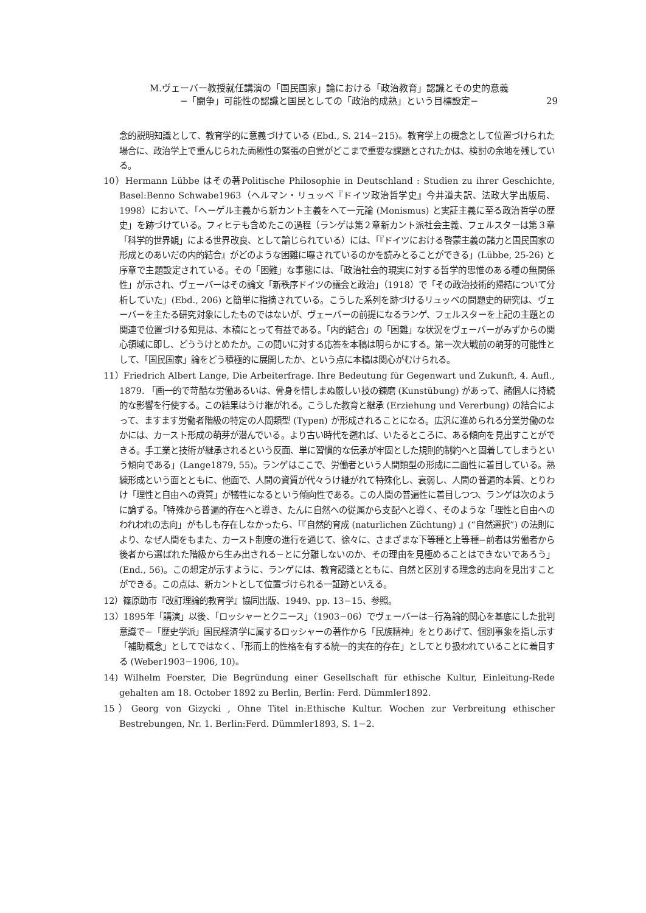M.ヴェーバー教授就任講演の「国民国家」論における「政治教育」認識とその史的意義
−「闘争」可能性の認識と国民としての「政治的成熟」という目標設定−
29
念的説明知識として、教育学的に意義づけている (Ebd., S. 214−215)。教育学上の概念として位置づけられた場合に、政治学上で重んじられた両極性の緊張の自覚がどこまで重要な課題とされたかは、検討の余地を残している。
10）Hermann Lübbe はその著Politische Philosophie in Deutschland : Studien zu ihrer Geschichte, Basel:Benno Schwabe1963（ヘルマン・リュッベ『ドイツ政治哲学史』今井道夫訳、法政大学出版局、1998）において、「ヘーゲル主義から新カント主義をへて一元論 (Monismus) と実証主義に至る政治哲学の歴史」を跡づけている。フィヒテも含めたこの過程（ランゲは第２章新カント派社会主義、フェルスターは第３章「科学的世界観」による世界改良、として論じられている）には、「『ドイツにおける啓蒙主義の諸力と国民国家の形成とのあいだの内的結合』がどのような困難に曝されているのかを読みとることができる」(Lübbe, 25-26) と序章で主題設定されている。その「困難」な事態には、「政治社会的現実に対する哲学的思惟のある種の無関係性」が示され、ヴェーバーはその論文「新秩序ドイツの議会と政治」（1918）で「その政治技術的帰結について分析していた」(Ebd., 206) と簡単に指摘されている。こうした系列を跡づけるリュッベの問題史的研究は、ヴェーバーを主たる研究対象にしたものではないが、ヴェーバーの前提になるランゲ、フェルスターを上記の主題との関連で位置づける知見は、本稿にとって有益である。「内的結合」の「困難」な状況をヴェーバーがみずからの関心領域に即し、どううけとめたか。この問いに対する応答を本稿は明らかにする。第一次大戦前の萌芽的可能性として、「国民国家」論をどう積極的に展開したか、という点に本稿は関心がむけられる。
11）Friedrich Albert Lange, Die Arbeiterfrage. Ihre Bedeutung für Gegenwart und Zukunft, 4. Aufl., 1879. 「画一的で苛酷な労働あるいは、骨身を惜しまぬ厳しい技の錬磨 (Kunstübung) があって、諸個人に持続的な影響を行使する。この結果はうけ継がれる。こうした教育と継承 (Erziehung und Vererbung) の結合によって、ますます労働者階級の特定の人間類型 (Typen) が形成されることになる。広汎に進められる分業労働のなかには、カースト形成の萌芽が潜んでいる。より古い時代を遡れば、いたるところに、ある傾向を見出すことができる。手工業と技術が継承されるという反面、単に習慣的な伝承が牢固とした規則的制約へと固着してしまうという傾向である」(Lange1879, 55)。ランゲはここで、労働者という人間類型の形成に二面性に着目している。熟練形成という面とともに、他面で、人間の資質が代々うけ継がれて特殊化し、衰弱し、人間の普遍的本質、とりわけ「理性と自由への資質」が犠牲になるという傾向性である。この人間の普遍性に着目しつつ、ランゲは次のように論ずる。「特殊から普遍的存在へと導き、たんに自然への従属から支配へと導く、そのような「理性と自由へのわれわれの志向」がもしも存在しなかったら、「『自然的育成 (naturlichen Züchtung) 』(“自然選択”) の法則により、なぜ人間をもまた、カースト制度の進行を通じて、徐々に、さまざまな下等種と上等種−前者は労働者から後者から選ばれた階級から生み出される−とに分離しないのか、その理由を見極めることはできないであろう」(End., 56)。この想定が示すように、ランゲには、教育認識とともに、自然と区別する理念的志向を見出すことができる。この点は、新カントとして位置づけられる一証跡といえる。
12）篠原助市『改訂理論的教育学』協同出版、1949、pp. 13−15、参照。
13）1895年「講演」以後、「ロッシャーとクニース」（1903−06）でヴェーバーは−行為論的関心を基底にした批判意識で−「歴史学派」国民経済学に属するロッシャーの著作から「民族精神」をとりあげて、個別事象を指し示す「補助概念」としてではなく、「形而上的性格を有する統一的実在的存在」としてとり扱われていることに着目する (Weber1903−1906, 10)。
14) Wilhelm Foerster, Die Begründung einer Gesellschaft für ethische Kultur, Einleitung-Rede gehalten am 18. October 1892 zu Berlin, Berlin: Ferd. Dümmler1892.
15）Georg von Gizycki , Ohne Titel in:Ethische Kultur. Wochen zur Verbreitung ethischer Bestrebungen, Nr. 1. Berlin:Ferd. Dümmler1893, S. 1−2.